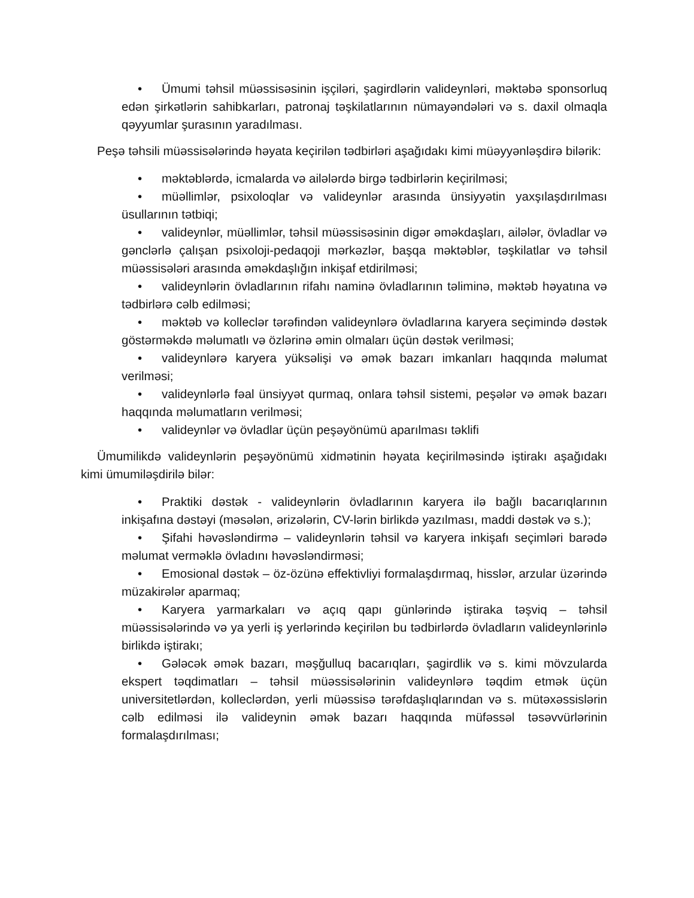• Ümumi təhsil müəssisəsinin işçiləri, şagirdlərin valideynləri, məktəbə sponsorluq edən şirkətlərin sahibkarları, patronaj təşkilatlarının nümayəndələri və s. daxil olmaqla qəyyumlar şurasının yaradılması.
Peşə təhsili müəssisələrində həyata keçirilən tədbirləri aşağıdakı kimi müəyyənləşdirə bilərik:
• məktəblərdə, icmalarda və ailələrdə birgə tədbirlərin keçirilməsi;
• müəllimlər, psixoloqlar və valideynlər arasında ünsiyyətin yaxşılaşdırılması üsullarının tətbiqi;
• valideynlər, müəllimlər, təhsil müəssisəsinin digər əməkdaşları, ailələr, övladlar və gənclərlə çalışan psixoloji-pedaqoji mərkəzlər, başqa məktəblər, təşkilatlar və təhsil müəssisələri arasında əməkdaşlığın inkişaf etdirilməsi;
• valideynlərin övladlarının rifahı naminə övladlarının təliminə, məktəb həyatına və tədbirlərə cəlb edilməsi;
• məktəb və kolleclər tərəfindən valideynlərə övladlarına karyera seçimində dəstək göstərməkdə məlumatlı və özlərinə əmin olmaları üçün dəstək verilməsi;
• valideynlərə karyera yüksəlişi və əmək bazarı imkanları haqqında məlumat verilməsi;
• valideynlərlə fəal ünsiyyət qurmaq, onlara təhsil sistemi, peşələr və əmək bazarı haqqında məlumatların verilməsi;
• valideynlər və övladlar üçün peşəyönümü aparılması təklifi
Ümumilikdə valideynlərin peşəyönümü xidmətinin həyata keçirilməsində iştirakı aşağıdakı kimi ümumiləşdirilə bilər:
• Praktiki dəstək - valideynlərin övladlarının karyera ilə bağlı bacarıqlarının inkişafına dəstəyi (məsələn, ərizələrin, CV-lərin birlikdə yazılması, maddi dəstək və s.);
• Şifahi həvəsləndirmə – valideynlərin təhsil və karyera inkişafı seçimləri barədə məlumat verməklə övladını həvəsləndirməsi;
• Emosional dəstək – öz-özünə effektivliyi formalaşdırmaq, hisslər, arzular üzərində müzakirələr aparmaq;
• Karyera yarmarkaları və açıq qapı günlərində iştiraka təşviq – təhsil müəssisələrində və ya yerli iş yerlərində keçirilən bu tədbirlərdə övladların valideynlərinlə birlikdə iştirakı;
• Gələcək əmək bazarı, məşğulluq bacarıqları, şagirdlik və s. kimi mövzularda ekspert təqdimatları – təhsil müəssisələrinin valideynlərə təqdim etmək üçün universitetlərdən, kolleclərdən, yerli müəssisə tərəfdaşlıqlarından və s. mütəxəssislərin cəlb edilməsi ilə valideynin əmək bazarı haqqında müfəssəl təsəvvürlərinin formalaşdırılması;